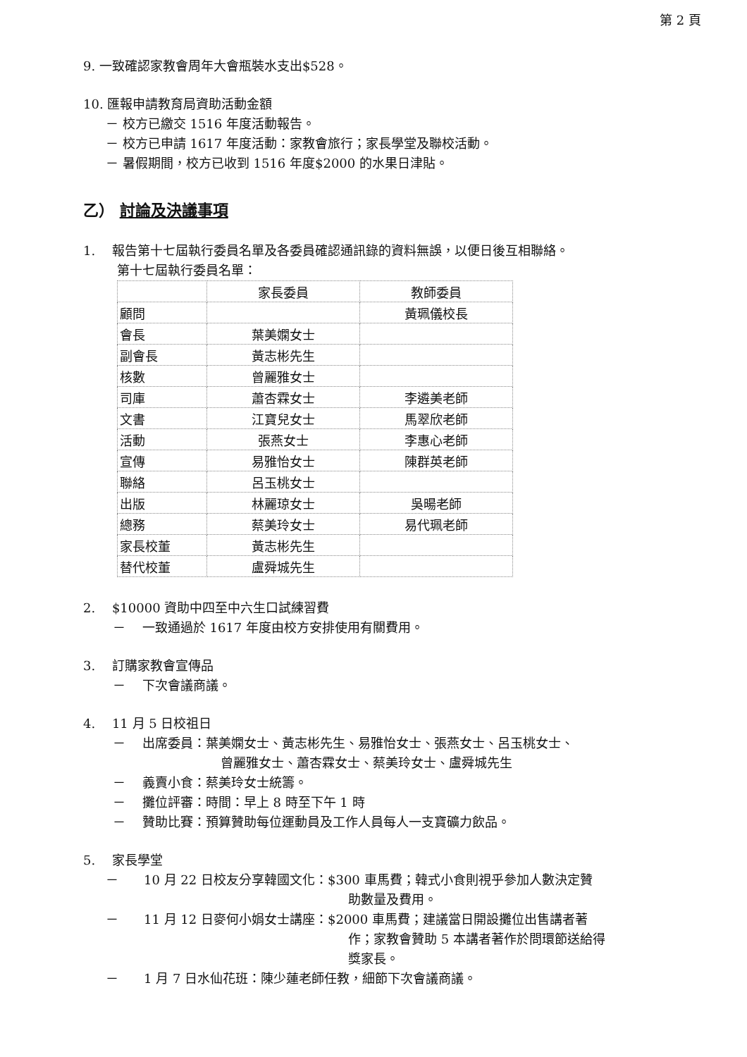第 2 頁
9. 一致確認家教會周年大會瓶裝水支出$528。
10. 匯報申請教育局資助活動金額
－ 校方已繳交 1516 年度活動報告。
－ 校方已申請 1617 年度活動：家教會旅行；家長學堂及聯校活動。
－ 暑假期間，校方已收到 1516 年度$2000 的水果日津貼。
乙） 討論及決議事項
1.　 報告第十七屆執行委員名單及各委員確認通訊錄的資料無誤，以便日後互相聯絡。
第十七屆執行委員名單：
| | 家長委員 | 教師委員 |
| 顧問 | | 黃珮儀校長 |
| 會長 | 葉美嫻女士 | |
| 副會長 | 黃志彬先生 | |
| 核數 | 曾麗雅女士 | |
| 司庫 | 蕭杏霖女士 | 李遴美老師 |
| 文書 | 江寶兒女士 | 馬翠欣老師 |
| 活動 | 張燕女士 | 李惠心老師 |
| 宣傳 | 易雅怡女士 | 陳群英老師 |
| 聯絡 | 呂玉桃女士 | |
| 出版 | 林麗琼女士 | 吳暘老師 |
| 總務 | 蔡美玲女士 | 易代珮老師 |
| 家長校董 | 黃志彬先生 | |
| 替代校董 | 盧舜城先生 | |
2.　 $10000 資助中四至中六生口試練習費
－　 一致通過於 1617 年度由校方安排使用有關費用。
3.　 訂購家教會宣傳品
－　 下次會議商議。
4.　 11 月 5 日校祖日
－　 出席委員：葉美嫻女士、黃志彬先生、易雅怡女士、張燕女士、呂玉桃女士、
曾麗雅女士、蕭杏霖女士、蔡美玲女士、盧舜城先生
－　 義賣小食：蔡美玲女士統籌。
－　 攤位評審：時間：早上 8 時至下午 1 時
－　 贊助比賽：預算贊助每位運動員及工作人員每人一支寶礦力飲品。
5.　 家長學堂
－　　10 月 22 日校友分享韓國文化：$300 車馬費；韓式小食則視乎參加人數決定贊
助數量及費用。
－　　11 月 12 日麥何小娟女士講座：$2000 車馬費；建議當日開設攤位出售講者著
作；家教會贊助 5 本講者著作於問環節送給得
獎家長。
－　　1 月 7 日水仙花班：陳少蓮老師任教，細節下次會議商議。